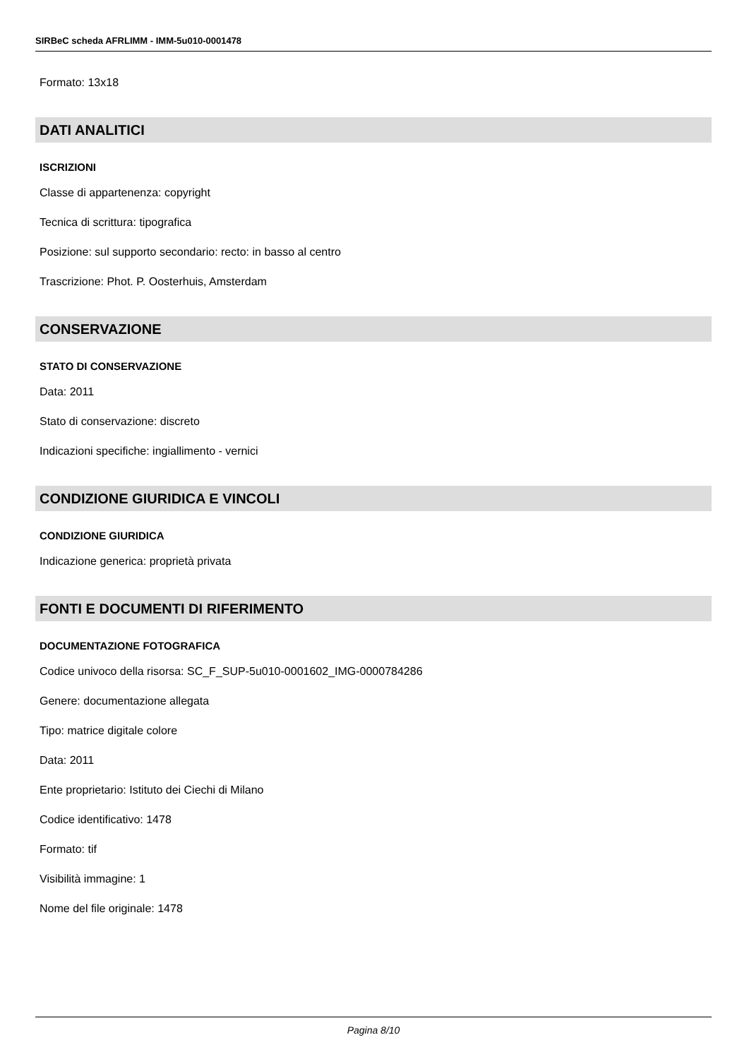SIRBeC scheda AFRLIMM - IMM-5u010-0001478
Formato: 13x18
DATI ANALITICI
ISCRIZIONI
Classe di appartenenza: copyright
Tecnica di scrittura: tipografica
Posizione: sul supporto secondario: recto: in basso al centro
Trascrizione: Phot. P. Oosterhuis, Amsterdam
CONSERVAZIONE
STATO DI CONSERVAZIONE
Data: 2011
Stato di conservazione: discreto
Indicazioni specifiche: ingiallimento - vernici
CONDIZIONE GIURIDICA E VINCOLI
CONDIZIONE GIURIDICA
Indicazione generica: proprietà privata
FONTI E DOCUMENTI DI RIFERIMENTO
DOCUMENTAZIONE FOTOGRAFICA
Codice univoco della risorsa: SC_F_SUP-5u010-0001602_IMG-0000784286
Genere: documentazione allegata
Tipo: matrice digitale colore
Data: 2011
Ente proprietario: Istituto dei Ciechi di Milano
Codice identificativo: 1478
Formato: tif
Visibilità immagine: 1
Nome del file originale: 1478
Pagina 8/10